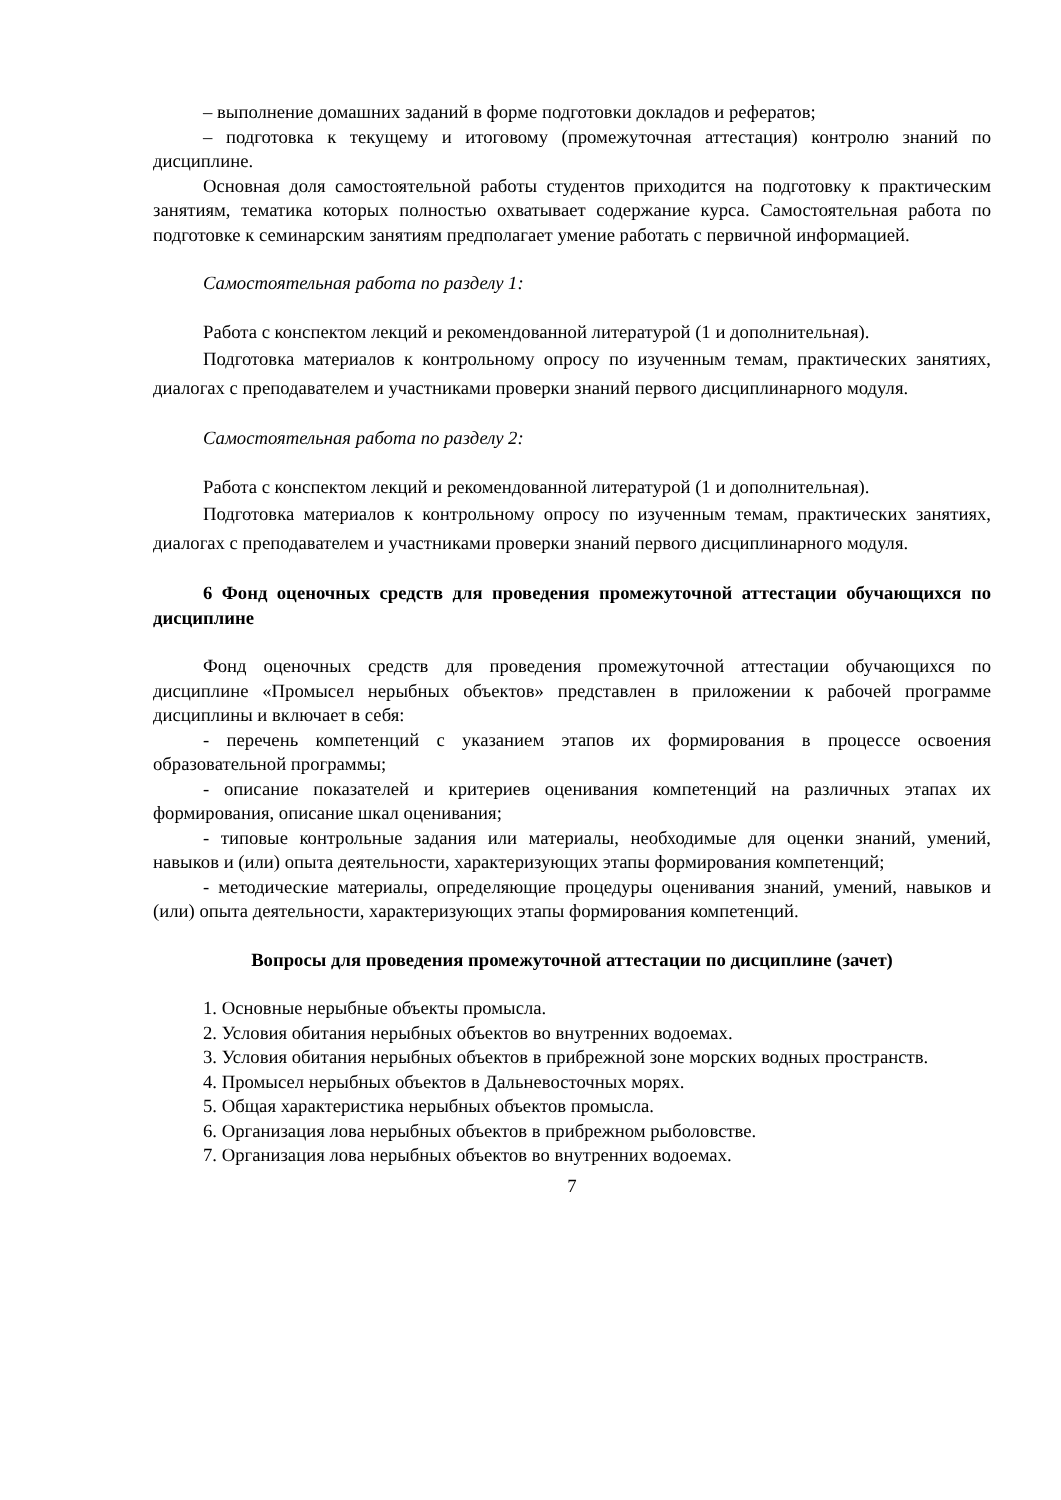– выполнение домашних заданий в форме подготовки докладов и рефератов;
– подготовка к текущему и итоговому (промежуточная аттестация) контролю знаний по дисциплине.
Основная доля самостоятельной работы студентов приходится на подготовку к практическим занятиям, тематика которых полностью охватывает содержание курса. Самостоятельная работа по подготовке к семинарским занятиям предполагает умение работать с первичной информацией.
Самостоятельная работа по разделу 1:
Работа с конспектом лекций и рекомендованной литературой (1 и дополнительная).
Подготовка материалов к контрольному опросу по изученным темам, практических занятиях, диалогах с преподавателем и участниками проверки знаний первого дисциплинарного модуля.
Самостоятельная работа по разделу 2:
Работа с конспектом лекций и рекомендованной литературой (1 и дополнительная).
Подготовка материалов к контрольному опросу по изученным темам, практических занятиях, диалогах с преподавателем и участниками проверки знаний первого дисциплинарного модуля.
6 Фонд оценочных средств для проведения промежуточной аттестации обучающихся по дисциплине
Фонд оценочных средств для проведения промежуточной аттестации обучающихся по дисциплине «Промысел нерыбных объектов» представлен в приложении к рабочей программе дисциплины и включает в себя:
- перечень компетенций с указанием этапов их формирования в процессе освоения образовательной программы;
- описание показателей и критериев оценивания компетенций на различных этапах их формирования, описание шкал оценивания;
- типовые контрольные задания или материалы, необходимые для оценки знаний, умений, навыков и (или) опыта деятельности, характеризующих этапы формирования компетенций;
- методические материалы, определяющие процедуры оценивания знаний, умений, навыков и (или) опыта деятельности, характеризующих этапы формирования компетенций.
Вопросы для проведения промежуточной аттестации по дисциплине (зачет)
1. Основные нерыбные объекты промысла.
2. Условия обитания нерыбных объектов во внутренних водоемах.
3. Условия обитания нерыбных объектов в прибрежной зоне морских водных пространств.
4. Промысел нерыбных объектов в Дальневосточных морях.
5. Общая характеристика нерыбных объектов промысла.
6. Организация лова нерыбных объектов в прибрежном рыболовстве.
7. Организация лова нерыбных объектов во внутренних водоемах.
7